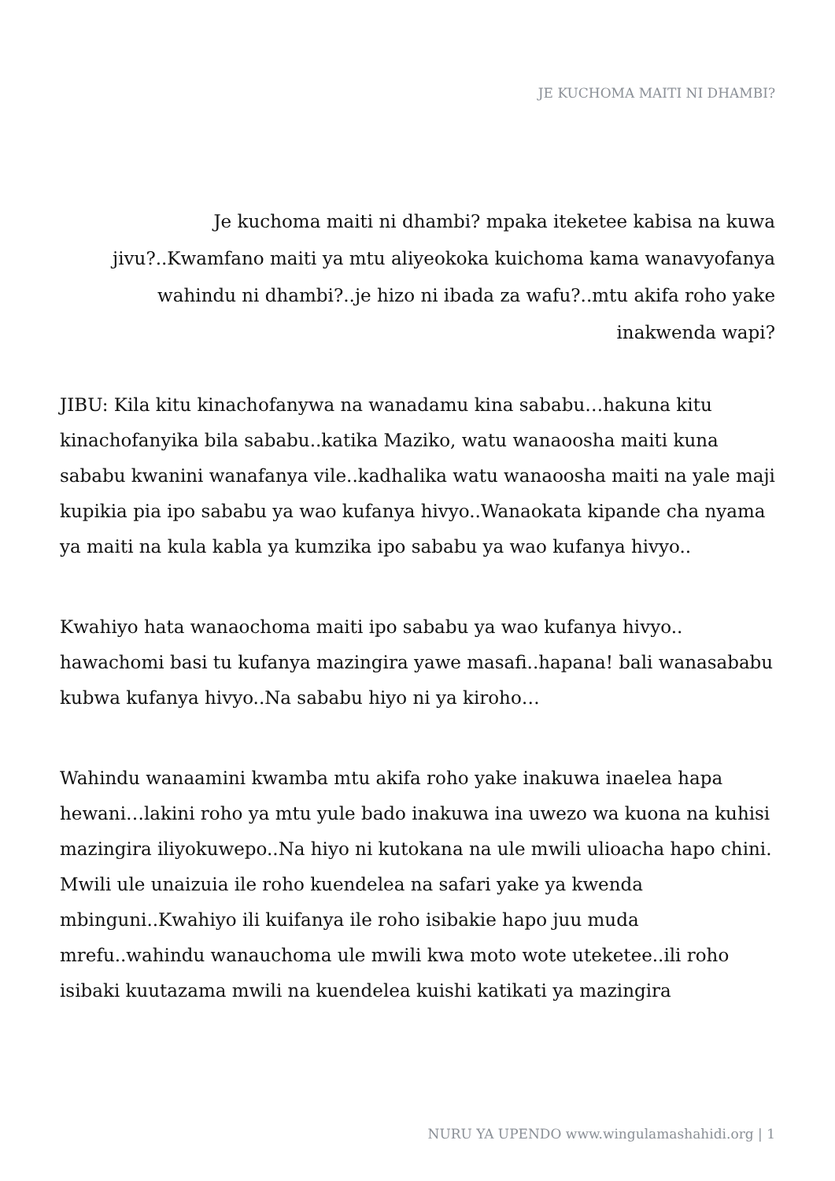JE KUCHOMA MAITI NI DHAMBI?
Je kuchoma maiti ni dhambi? mpaka iteketee kabisa na kuwa jivu?..Kwamfano maiti ya mtu aliyeokoka kuichoma kama wanavyofanya wahindu ni dhambi?..je hizo ni ibada za wafu?..mtu akifa roho yake inakwenda wapi?
JIBU: Kila kitu kinachofanywa na wanadamu kina sababu…hakuna kitu kinachofanyika bila sababu..katika Maziko, watu wanaoosha maiti kuna sababu kwanini wanafanya vile..kadhalika watu wanaoosha maiti na yale maji kupikia pia ipo sababu ya wao kufanya hivyo..Wanaokata kipande cha nyama ya maiti na kula kabla ya kumzika ipo sababu ya wao kufanya hivyo..
Kwahiyo hata wanaochoma maiti ipo sababu ya wao kufanya hivyo.. hawachomi basi tu kufanya mazingira yawe masafi..hapana! bali wanasababu kubwa kufanya hivyo..Na sababu hiyo ni ya kiroho…
Wahindu wanaamini kwamba mtu akifa roho yake inakuwa inaelea hapa hewani…lakini roho ya mtu yule bado inakuwa ina uwezo wa kuona na kuhisi mazingira iliyokuwepo..Na hiyo ni kutokana na ule mwili ulioacha hapo chini. Mwili ule unaizuia ile roho kuendelea na safari yake ya kwenda mbinguni..Kwahiyo ili kuifanya ile roho isibakie hapo juu muda mrefu..wahindu wanauchoma ule mwili kwa moto wote uteketee..ili roho isibaki kuutazama mwili na kuendelea kuishi katikati ya mazingira
NURU YA UPENDO www.wingulamashahidi.org | 1